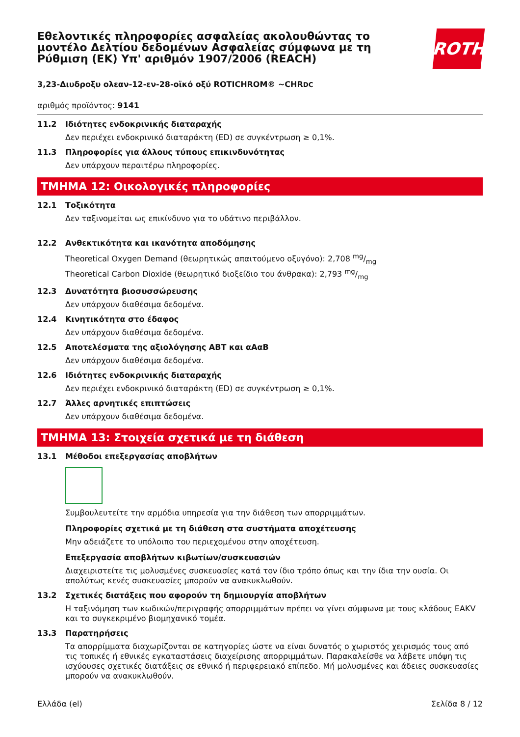Εθελοντικές πληροφορίες ασφαλείας ακολουθώντας το
μοντέλο Δελτίου δεδομένων Ασφαλείας σύμφωνα με τη
Ρύθμιση (ΕΚ) Υπ' αριθμόν 1907/2006 (REACH)
ROTH
3,23-Διυδροξυ ολεαν-12-εν-28-οϊκό οξύ ROTICHROM® ~CHRDC
αριθμός προϊόντος: 9141
11.2 Ιδιότητες ενδοκρινικής διαταραχής
Δεν περιέχει ενδοκρινικό διαταράκτη (ED) σε συγκέντρωση ≥ 0,1%.
11.3 Πληροφορίες για άλλους τύπους επικινδυνότητας
Δεν υπάρχουν περαιτέρω πληροφορίες.
ΤΜΗΜΑ 12: Οικολογικές πληροφορίες
12.1 Τοξικότητα
Δεν ταξινομείται ως επικίνδυνο για το υδάτινο περιβάλλον.
12.2 Ανθεκτικότητα και ικανότητα αποδόμησης
Theoretical Oxygen Demand (θεωρητικώς απαιτούμενο οξυγόνο): 2,708 mg/mg
Theoretical Carbon Dioxide (θεωρητικό διοξείδιο του άνθρακα): 2,793 mg/mg
12.3 Δυνατότητα βιοσυσσώρευσης
Δεν υπάρχουν διαθέσιμα δεδομένα.
12.4 Κινητικότητα στο έδαφος
Δεν υπάρχουν διαθέσιμα δεδομένα.
12.5 Αποτελέσματα της αξιολόγησης ΑΒΤ και αΑαΒ
Δεν υπάρχουν διαθέσιμα δεδομένα.
12.6 Ιδιότητες ενδοκρινικής διαταραχής
Δεν περιέχει ενδοκρινικό διαταράκτη (ED) σε συγκέντρωση ≥ 0,1%.
12.7 Άλλες αρνητικές επιπτώσεις
Δεν υπάρχουν διαθέσιμα δεδομένα.
ΤΜΗΜΑ 13: Στοιχεία σχετικά με τη διάθεση
13.1 Μέθοδοι επεξεργασίας αποβλήτων
Συμβουλευτείτε την αρμόδια υπηρεσία για την διάθεση των απορριμμάτων.
Πληροφορίες σχετικά με τη διάθεση στα συστήματα αποχέτευσης
Μην αδειάζετε το υπόλοιπο του περιεχομένου στην αποχέτευση.
Επεξεργασία αποβλήτων κιβωτίων/συσκευασιών
Διαχειριστείτε τις μολυσμένες συσκευασίες κατά τον ίδιο τρόπο όπως και την ίδια την ουσία. Οι απολύτως κενές συσκευασίες μπορούν να ανακυκλωθούν.
13.2 Σχετικές διατάξεις που αφορούν τη δημιουργία αποβλήτων
Η ταξινόμηση των κωδικών/περιγραφής απορριμμάτων πρέπει να γίνει σύμφωνα με τους κλάδους EAKV και το συγκεκριμένο βιομηχανικό τομέα.
13.3 Παρατηρήσεις
Τα απορρίμματα διαχωρίζονται σε κατηγορίες ώστε να είναι δυνατός ο χωριστός χειρισμός τους από τις τοπικές ή εθνικές εγκαταστάσεις διαχείρισης απορριμμάτων. Παρακαλείσθε να λάβετε υπόψη τις ισχύουσες σχετικές διατάξεις σε εθνικό ή περιφερειακό επίπεδο. Μή μολυσμένες και άδειες συσκευασίες μπορούν να ανακυκλωθούν.
Ελλάδα (el) Σελίδα 8 / 12